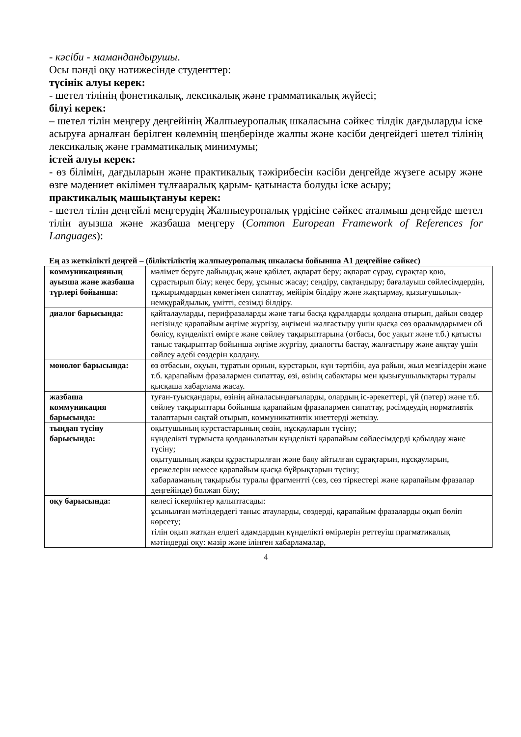- кәсіби - мамандандырушы.
Осы пәнді оқу нәтижесінде студенттер:
түсінік алуы керек:
- шетел тілінің фонетикалық, лексикалық және грамматикалық жүйесі;
білуі керек:
– шетел тілін меңгеру деңгейінің Жалпыеуропалық шкаласына сәйкес тілдік дағдыларды іске асыруға арналған берілген көлемнің шеңберінде жалпы және кәсіби деңгейдегі шетел тілінің лексикалық және грамматикалық минимумы;
істей алуы керек:
- өз білімін, дағдыларын және практикалық тәжірибесін кәсіби деңгейде жүзеге асыру және өзге мәдениет өкілімен тұлғааралық қарым- қатынаста болуды іске асыру;
практикалық машықтануы керек:
- шетел тілін деңгейлі меңгерудің Жалпыеуропалық үрдісіне сәйкес аталмыш деңгейде шетел тілін ауызша және жазбаша меңгеру (Common European Framework of References for Languages):
Ең аз жеткілікті деңгей – (біліктіліктің жалпыеуропалық шкаласы бойынша А1 деңгейіне сәйкес)
| коммуникацияның ауызша және жазбаша түрлері бойынша: | мәлімет беруге дайындық және қабілет, ақпарат беру; ақпарат сұрау, сұрақтар қою, сұрастырып білу; кеңес беру, ұсыныс жасау; сендіру, сақтандыру; бағалауыш сөйлесімдердің, тұжырымдардың көмегімен сипаттау, мейірім білдіру және жақтырмау, қызығушылық-немқұрайдылық, үмітті, сезімді білдіру. |
| диалог барысында: | қайталауларды, перифразаларды және тағы басқа құралдарды қолдана отырып, дайын сөздер негізінде қарапайым әңгіме жүргізу, әңгімені жалғастыру үшін қысқа сөз оралымдарымен ой бөлісу, күнделікті өмірге және сөйлеу тақырыптарына (отбасы, бос уақыт және т.б.) қатысты таныс тақырыптар бойынша әңгіме жүргізу, диалогты бастау, жалғастыру және аяқтау үшін сөйлеу әдебі сөздерін қолдану. |
| монолог барысында: | өз отбасын, оқуын, тұратын орнын, курстарын, күн тәртібін, ауа райын, жыл мезгілдерін және т.б. қарапайым фразалармен сипаттау, өзі, өзінің сабақтары мен қызығушылықтары туралы қысқаша хабарлама жасау. |
| жазбаша коммуникация барысында: | туған-туысқандары, өзінің айналасындағыларды, олардың іс-әрекеттері, үй (пәтер) және т.б. сөйлеу тақырыптары бойынша қарапайым фразалармен сипаттау, рәсімдеудің нормативтік талаптарын сақтай отырып, коммуникативтік ниеттерді жеткізу. |
| тыңдап түсіну барысында: | оқытушының курстастарының сөзін, нұсқауларын түсіну; күнделікті тұрмыста қолданылатын күнделікті қарапайым сөйлесімдерді қабылдау және түсіну; оқытушының жақсы құрастырылған және баяу айтылған сұрақтарын, нұсқауларын, ережелерін немесе қарапайым қысқа бұйрықтарын түсіну; хабарламаның тақырыбы туралы фрагментті (сөз, сөз тіркестері және қарапайым фразалар деңгейінде) болжап білу; |
| оқу барысында: | келесі іскерліктер қалыптасады: ұсынылған мәтіндердегі таныс атауларды, сөздерді, қарапайым фразаларды оқып бөліп көрсету; тілін оқып жатқан елдегі адамдардың күнделікті өмірлерін реттеуіш прагматикалық мәтіндерді оқу: мәзір және ілінген хабарламалар, |
4